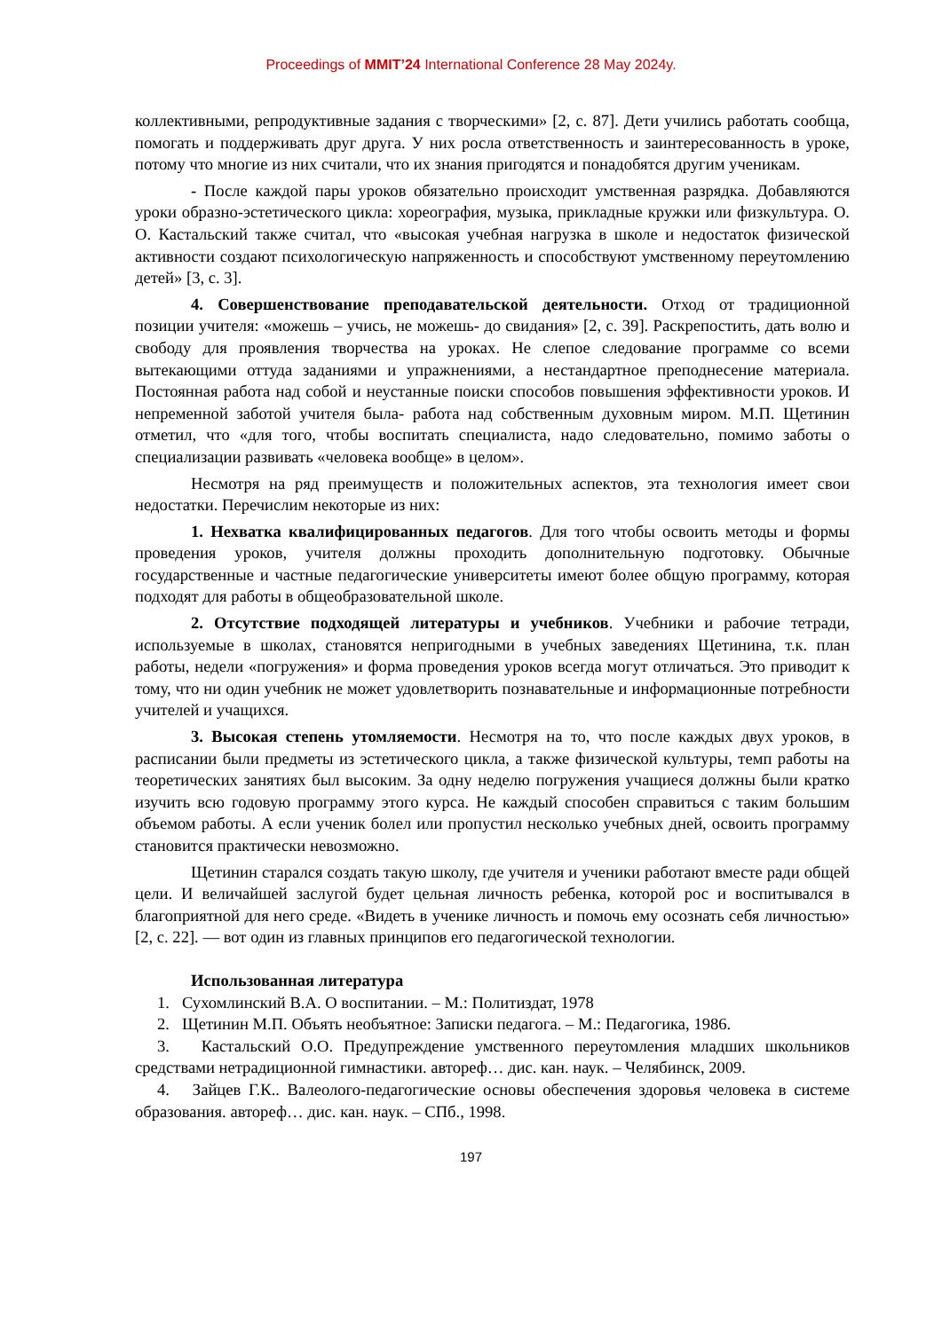Proceedings of MMIT’24 International Conference 28 May 2024y.
коллективными, репродуктивные задания с творческими» [2, с. 87]. Дети учились работать сообща, помогать и поддерживать друг друга. У них росла ответственность и заинтересованность в уроке, потому что многие из них считали, что их знания пригодятся и понадобятся другим ученикам.
- После каждой пары уроков обязательно происходит умственная разрядка. Добавляются уроки образно-эстетического цикла: хореография, музыка, прикладные кружки или физкультура. О. О. Кастальский также считал, что «высокая учебная нагрузка в школе и недостаток физической активности создают психологическую напряженность и способствуют умственному переутомлению детей» [3, с. 3].
4. Совершенствование преподавательской деятельности. Отход от традиционной позиции учителя: «можешь – учись, не можешь- до свидания» [2, с. 39]. Раскрепостить, дать волю и свободу для проявления творчества на уроках. Не слепое следование программе со всеми вытекающими оттуда заданиями и упражнениями, а нестандартное преподнесение материала. Постоянная работа над собой и неустанные поиски способов повышения эффективности уроков. И непременной заботой учителя была- работа над собственным духовным миром. М.П. Щетинин отметил, что «для того, чтобы воспитать специалиста, надо следовательно, помимо заботы о специализации развивать «человека вообще» в целом».
Несмотря на ряд преимуществ и положительных аспектов, эта технология имеет свои недостатки. Перечислим некоторые из них:
1. Нехватка квалифицированных педагогов. Для того чтобы освоить методы и формы проведения уроков, учителя должны проходить дополнительную подготовку. Обычные государственные и частные педагогические университеты имеют более общую программу, которая подходят для работы в общеобразовательной школе.
2. Отсутствие подходящей литературы и учебников. Учебники и рабочие тетради, используемые в школах, становятся непригодными в учебных заведениях Щетинина, т.к. план работы, недели «погружения» и форма проведения уроков всегда могут отличаться. Это приводит к тому, что ни один учебник не может удовлетворить познавательные и информационные потребности учителей и учащихся.
3. Высокая степень утомляемости. Несмотря на то, что после каждых двух уроков, в расписании были предметы из эстетического цикла, а также физической культуры, темп работы на теоретических занятиях был высоким. За одну неделю погружения учащиеся должны были кратко изучить всю годовую программу этого курса. Не каждый способен справиться с таким большим объемом работы. А если ученик болел или пропустил несколько учебных дней, освоить программу становится практически невозможно.
Щетинин старался создать такую школу, где учителя и ученики работают вместе ради общей цели. И величайшей заслугой будет цельная личность ребенка, которой рос и воспитывался в благоприятной для него среде. «Видеть в ученике личность и помочь ему осознать себя личностью» [2, с. 22]. — вот один из главных принципов его педагогической технологии.
Использованная литература
1. Сухомлинский В.А. О воспитании. – М.: Политиздат, 1978
2. Щетинин М.П. Объять необъятное: Записки педагога. – М.: Педагогика, 1986.
3. Кастальский О.О. Предупреждение умственного переутомления младших школьников средствами нетрадиционной гимнастики. автореф… дис. кан. наук. – Челябинск, 2009.
4. Зайцев Г.К.. Валеолого-педагогические основы обеспечения здоровья человека в системе образования. автореф… дис. кан. наук. – СПб., 1998.
197